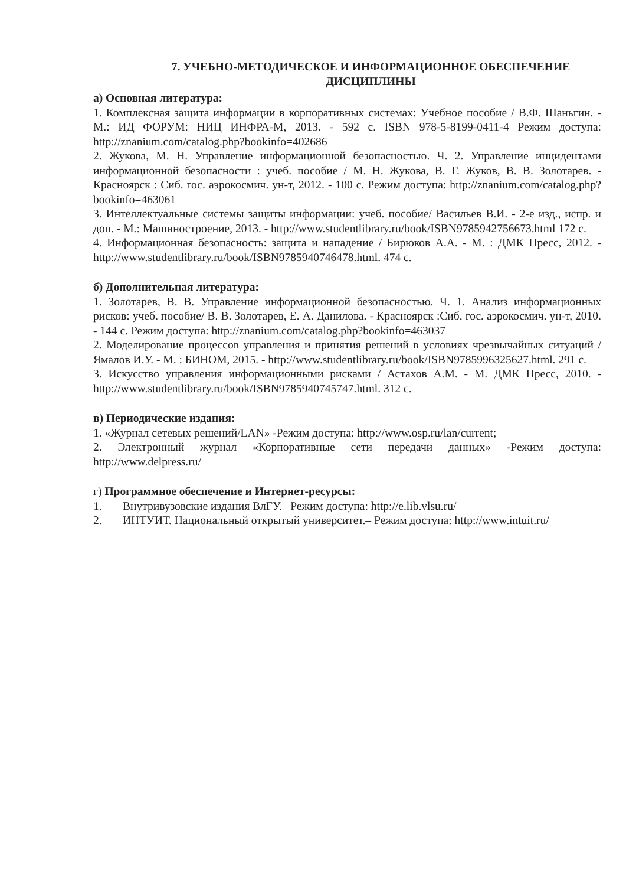7. УЧЕБНО-МЕТОДИЧЕСКОЕ И ИНФОРМАЦИОННОЕ ОБЕСПЕЧЕНИЕ ДИСЦИПЛИНЫ
а) Основная литература:
1. Комплексная защита информации в корпоративных системах: Учебное пособие / В.Ф. Шаньгин. - М.: ИД ФОРУМ: НИЦ ИНФРА-М, 2013. - 592 с. ISBN 978-5-8199-0411-4 Режим доступа: http://znanium.com/catalog.php?bookinfo=402686
2. Жукова, М. Н. Управление информационной безопасностью. Ч. 2. Управление инцидентами информационной безопасности : учеб. пособие / М. Н. Жукова, В. Г. Жуков, В. В. Золотарев. - Красноярск : Сиб. гос. аэрокосмич. ун-т, 2012. - 100 с. Режим доступа: http://znanium.com/catalog.php?bookinfo=463061
3. Интеллектуальные системы защиты информации: учеб. пособие/ Васильев В.И. - 2-е изд., испр. и доп. - М.: Машиностроение, 2013. - http://www.studentlibrary.ru/book/ISBN9785942756673.html 172 с.
4. Информационная безопасность: защита и нападение / Бирюков А.А. - М. : ДМК Пресс, 2012. - http://www.studentlibrary.ru/book/ISBN9785940746478.html. 474 с.
б) Дополнительная литература:
1. Золотарев, В. В. Управление информационной безопасностью. Ч. 1. Анализ информационных рисков: учеб. пособие/ В. В. Золотарев, Е. А. Данилова. - Красноярск :Сиб. гос. аэрокосмич. ун-т, 2010. - 144 с. Режим доступа: http://znanium.com/catalog.php?bookinfo=463037
2. Моделирование процессов управления и принятия решений в условиях чрезвычайных ситуаций / Ямалов И.У. - М. : БИНОМ, 2015. - http://www.studentlibrary.ru/book/ISBN9785996325627.html. 291 с.
3. Искусство управления информационными рисками / Астахов А.М. - М. ДМК Пресс, 2010. - http://www.studentlibrary.ru/book/ISBN9785940745747.html. 312 с.
в) Периодические издания:
1. «Журнал сетевых решений/LAN» -Режим доступа: http://www.osp.ru/lan/current;
2. Электронный журнал «Корпоративные сети передачи данных» -Режим доступа: http://www.delpress.ru/
г) Программное обеспечение и Интернет-ресурсы:
1. Внутривузовские издания ВлГУ.– Режим доступа: http://e.lib.vlsu.ru/
2. ИНТУИТ. Национальный открытый университет.– Режим доступа: http://www.intuit.ru/